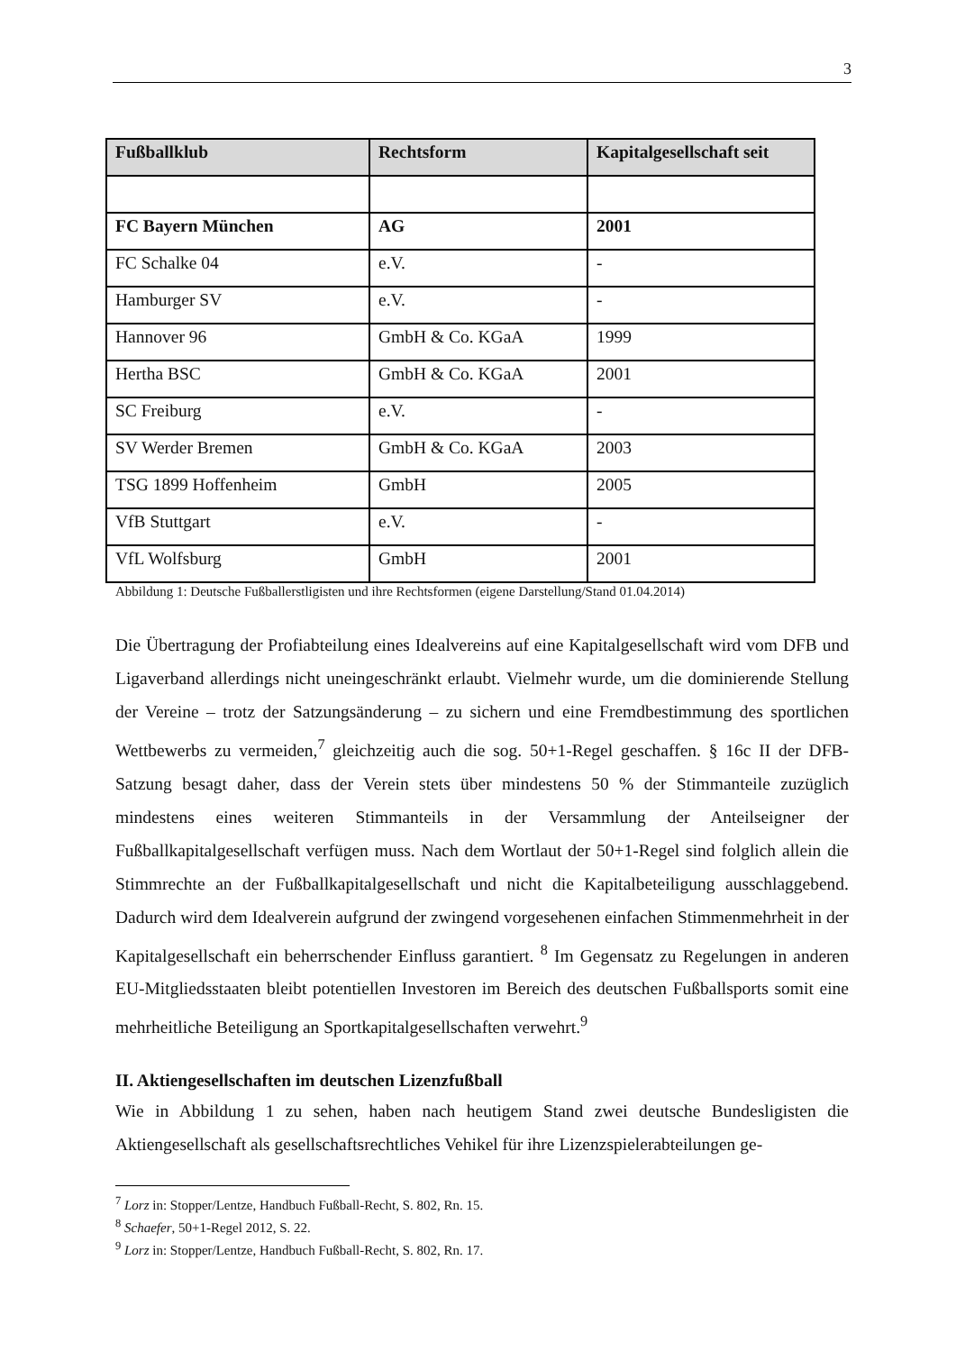3
| Fußballklub | Rechtsform | Kapitalgesellschaft seit |
| --- | --- | --- |
| FC Bayern München | AG | 2001 |
| FC Schalke 04 | e.V. | - |
| Hamburger SV | e.V. | - |
| Hannover 96 | GmbH & Co. KGaA | 1999 |
| Hertha BSC | GmbH & Co. KGaA | 2001 |
| SC Freiburg | e.V. | - |
| SV Werder Bremen | GmbH & Co. KGaA | 2003 |
| TSG 1899 Hoffenheim | GmbH | 2005 |
| VfB Stuttgart | e.V. | - |
| VfL Wolfsburg | GmbH | 2001 |
Abbildung 1: Deutsche Fußballerstligisten und ihre Rechtsformen (eigene Darstellung/Stand 01.04.2014)
Die Übertragung der Profiabteilung eines Idealvereins auf eine Kapitalgesellschaft wird vom DFB und Ligaverband allerdings nicht uneingeschränkt erlaubt. Vielmehr wurde, um die dominierende Stellung der Vereine – trotz der Satzungsänderung – zu sichern und eine Fremdbestimmung des sportlichen Wettbewerbs zu vermeiden,<sup>7</sup> gleichzeitig auch die sog. 50+1-Regel geschaffen. § 16c II der DFB-Satzung besagt daher, dass der Verein stets über mindestens 50 % der Stimmanteile zuzüglich mindestens eines weiteren Stimmanteils in der Versammlung der Anteilseigner der Fußballkapitalgesellschaft verfügen muss. Nach dem Wortlaut der 50+1-Regel sind folglich allein die Stimmrechte an der Fußballkapitalgesellschaft und nicht die Kapitalbeteiligung ausschlaggebend. Dadurch wird dem Idealverein aufgrund der zwingend vorgesehenen einfachen Stimmenmehrheit in der Kapitalgesellschaft ein beherrschender Einfluss garantiert. <sup>8</sup> Im Gegensatz zu Regelungen in anderen EU-Mitgliedsstaaten bleibt potentiellen Investoren im Bereich des deutschen Fußballsports somit eine mehrheitliche Beteiligung an Sportkapitalgesellschaften verwehrt.<sup>9</sup>
II. Aktiengesellschaften im deutschen Lizenzfußball
Wie in Abbildung 1 zu sehen, haben nach heutigem Stand zwei deutsche Bundesligisten die Aktiengesellschaft als gesellschaftsrechtliches Vehikel für ihre Lizenzspielerabteilungen ge-
<sup>7</sup> Lorz in: Stopper/Lentze, Handbuch Fußball-Recht, S. 802, Rn. 15.
<sup>8</sup> Schaefer, 50+1-Regel 2012, S. 22.
<sup>9</sup> Lorz in: Stopper/Lentze, Handbuch Fußball-Recht, S. 802, Rn. 17.